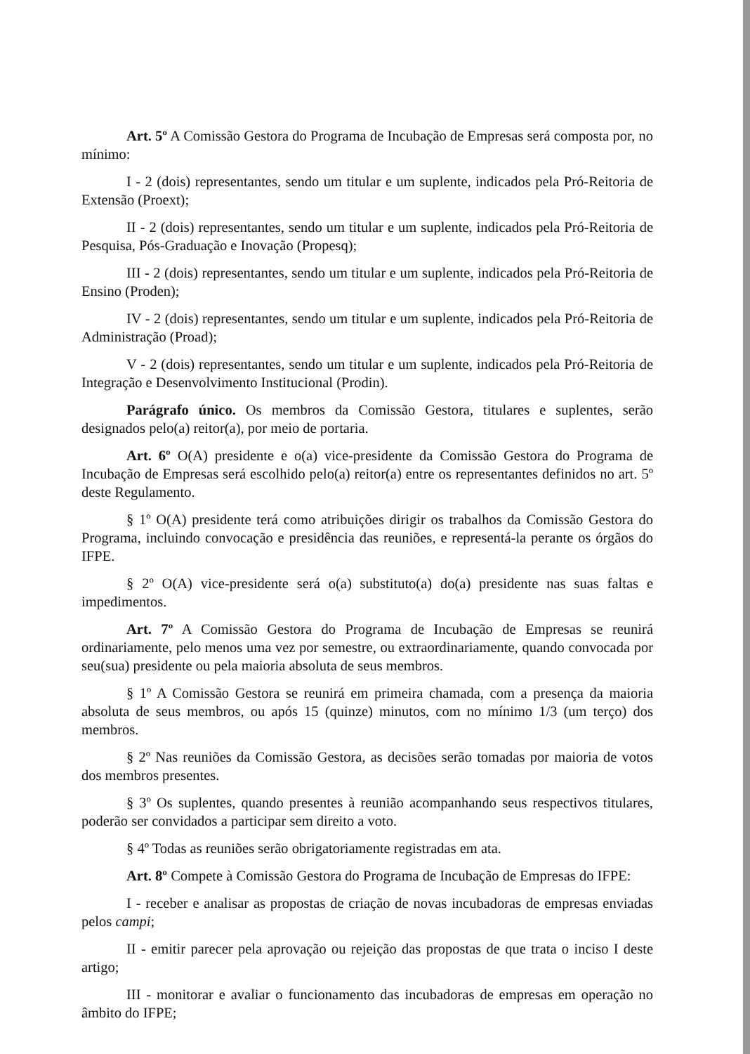Art. 5º A Comissão Gestora do Programa de Incubação de Empresas será composta por, no mínimo:
I - 2 (dois) representantes, sendo um titular e um suplente, indicados pela Pró-Reitoria de Extensão (Proext);
II - 2 (dois) representantes, sendo um titular e um suplente, indicados pela Pró-Reitoria de Pesquisa, Pós-Graduação e Inovação (Propesq);
III - 2 (dois) representantes, sendo um titular e um suplente, indicados pela Pró-Reitoria de Ensino (Proden);
IV - 2 (dois) representantes, sendo um titular e um suplente, indicados pela Pró-Reitoria de Administração (Proad);
V - 2 (dois) representantes, sendo um titular e um suplente, indicados pela Pró-Reitoria de Integração e Desenvolvimento Institucional (Prodin).
Parágrafo único. Os membros da Comissão Gestora, titulares e suplentes, serão designados pelo(a) reitor(a), por meio de portaria.
Art. 6º O(A) presidente e o(a) vice-presidente da Comissão Gestora do Programa de Incubação de Empresas será escolhido pelo(a) reitor(a) entre os representantes definidos no art. 5º deste Regulamento.
§ 1º O(A) presidente terá como atribuições dirigir os trabalhos da Comissão Gestora do Programa, incluindo convocação e presidência das reuniões, e representá-la perante os órgãos do IFPE.
§ 2º O(A) vice-presidente será o(a) substituto(a) do(a) presidente nas suas faltas e impedimentos.
Art. 7º A Comissão Gestora do Programa de Incubação de Empresas se reunirá ordinariamente, pelo menos uma vez por semestre, ou extraordinariamente, quando convocada por seu(sua) presidente ou pela maioria absoluta de seus membros.
§ 1º A Comissão Gestora se reunirá em primeira chamada, com a presença da maioria absoluta de seus membros, ou após 15 (quinze) minutos, com no mínimo 1/3 (um terço) dos membros.
§ 2º Nas reuniões da Comissão Gestora, as decisões serão tomadas por maioria de votos dos membros presentes.
§ 3º Os suplentes, quando presentes à reunião acompanhando seus respectivos titulares, poderão ser convidados a participar sem direito a voto.
§ 4º Todas as reuniões serão obrigatoriamente registradas em ata.
Art. 8º Compete à Comissão Gestora do Programa de Incubação de Empresas do IFPE:
I - receber e analisar as propostas de criação de novas incubadoras de empresas enviadas pelos campi;
II - emitir parecer pela aprovação ou rejeição das propostas de que trata o inciso I deste artigo;
III - monitorar e avaliar o funcionamento das incubadoras de empresas em operação no âmbito do IFPE;